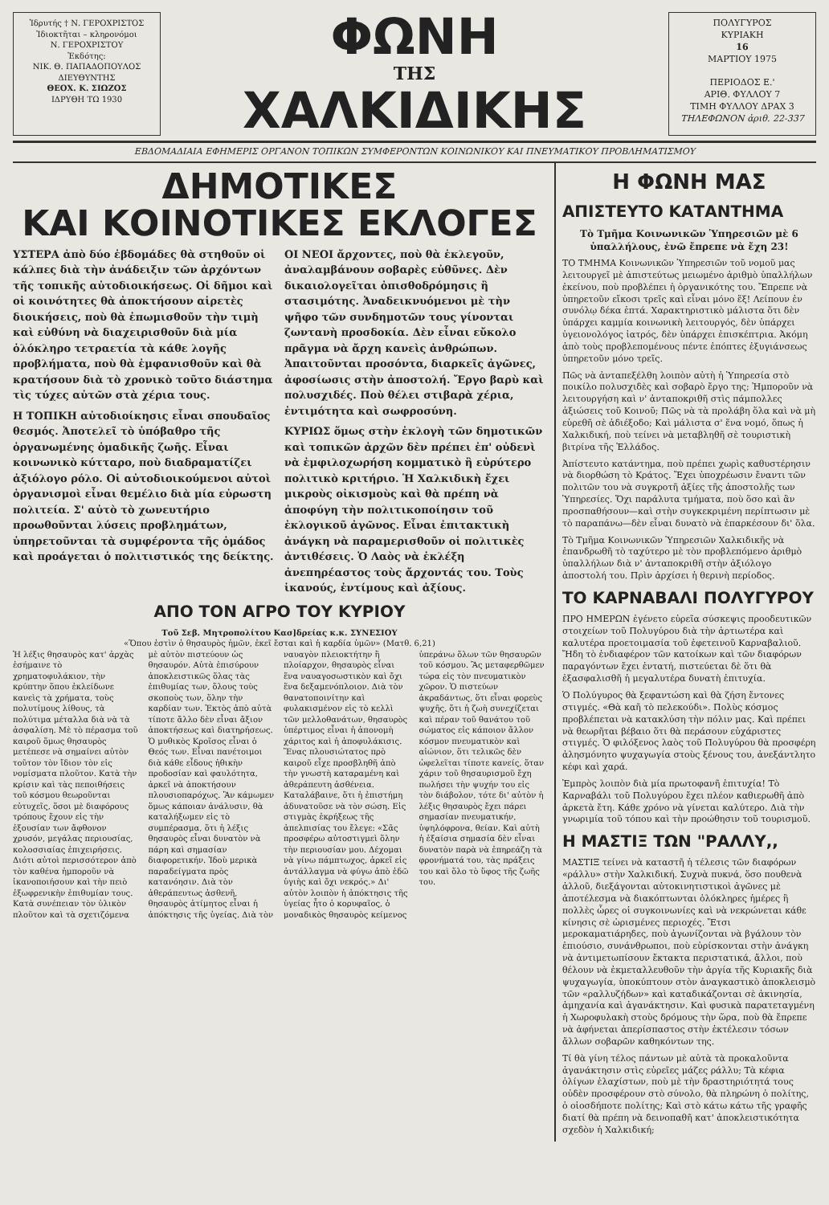Ἱδρυτής † Ν. ΓΕΡΟΧΡΙΣΤΟΣ
Ἰδιοκτῆται – κληρονόμοι
Ν. ΓΕΡΟΧΡΙΣΤΟΥ
Ἐκδότης:
ΝΙΚ. Θ. ΠΑΠΑΔΟΠΟΥΛΟΣ
ΔΙΕΥΘΥΝΤΗΣ
ΘΕΟΧ. Κ. ΣΙΩΖΟΣ
ΙΔΡΥΘΗ ΤΩ 1930
ΦΩΝΗ
ΤΗΣ
ΧΑΛΚΙΔΙΚΗΣ
ΠΟΛΥΓΥΡΟΣ
ΚΥΡΙΑΚΗ
16
ΜΑΡΤΙΟΥ 1975
ΠΕΡΙΟΔΟΣ Ε.'
ΑΡΙΘ. ΦΥΛΛΟΥ 7
ΤΙΜΗ ΦΥΛΛΟΥ ΔΡΑΧ 3
ΤΗΛΕΦΩΝΟΝ ἀριθ. 22-337
ΕΒΔΟΜΑΔΙΑΙΑ ΕΦΗΜΕΡΙΣ ΟΡΓΑΝΟΝ ΤΟΠΙΚΩΝ ΣΥΜΦΕΡΟΝΤΩΝ ΚΟΙΝΩΝΙΚΟΥ ΚΑΙ ΠΝΕΥΜΑΤΙΚΟΥ ΠΡΟΒΛΗΜΑΤΙΣΜΟΥ
ΔΗΜΟΤΙΚΕΣ
ΚΑΙ ΚΟΙΝΟΤΙΚΕΣ ΕΚΛΟΓΕΣ
ΥΣΤΕΡΑ ἀπὸ δύο ἑβδομάδες θὰ στηθοῦν οἱ κάλπες διὰ τὴν ἀνάδειξιν τῶν ἀρχόντων τῆς τοπικῆς αὐτοδιοικήσεως. Οἱ δῆμοι καὶ οἱ κοινότητες θὰ ἀποκτήσουν αἱρετὲς διοικήσεις, ποὺ θὰ ἐπωμισθοῦν τὴν τιμὴ καὶ εὐθύνη νὰ διαχειρισθοῦν διὰ μία ὁλόκληρο τετραετία τὰ κάθε λογῆς προβλήματα, ποὺ θὰ ἐμφανισθοῦν καὶ θὰ κρατήσουν διὰ τὸ χρονικὸ τοῦτο διάστημα τὶς τύχες αὐτῶν στὰ χέρια τους.
Η ΤΟΠΙΚΗ αὐτοδιοίκησις εἶναι σπουδαῖος θεσμός. Ἀποτελεῖ τὸ ὑπόβαθρο τῆς ὀργανωμένης ὁμαδικῆς ζωῆς. Εἶναι κοινωνικὸ κύτταρο, ποὺ διαδραματίζει ἀξιόλογο ρόλο. Οἱ αὐτοδιοικούμενοι αὐτοὶ ὀργανισμοὶ εἶναι θεμέλιο διὰ μία εὐρωστη πολιτεία. Σ' αὐτὸ τὸ χωνευτήριο προωθοῦνται λύσεις προβλημάτων, ὑπηρετοῦνται τὰ συμφέροντα τῆς ὁμάδος καὶ προάγεται ὁ πολιτιστικός της δείκτης.
ΟΙ ΝΕΟΙ ἄρχοντες, ποὺ θὰ ἐκλεγοῦν, ἀναλαμβάνουν σοβαρὲς εὐθῦνες. Δὲν δικαιολογεῖται ὀπισθοδρόμησις ἢ στασιμότης. Ἀναδεικνυόμενοι μὲ τὴν ψῆφο τῶν συνδημοτῶν τους γίνονται ζωντανὴ προσδοκία. Δὲν εἶναι εὔκολο πρᾶγμα νὰ ἄρχη κανεὶς ἀνθρώπων. Ἀπαιτοῦνται προσόντα, διαρκεῖς ἀγῶνες, ἀφοσίωσις στὴν ἀποστολή. Ἔργο βαρὺ καὶ πολυσχιδές. Ποὺ θέλει στιβαρὰ χέρια, ἐντιμότητα καὶ σωφροσύνη.
ΚΥΡΙΩΣ ὅμως στὴν ἐκλογὴ τῶν δημοτικῶν καὶ τοπικῶν ἀρχῶν δὲν πρέπει ἐπ' οὐδενὶ νὰ ἐμφιλοχωρήση κομματικὸ ἢ εὐρύτερο πολιτικὸ κριτήριο. Ἡ Χαλκιδικὴ ἔχει μικροὺς οἰκισμοὺς καὶ θὰ πρέπη νὰ ἀποφύγη τὴν πολιτικοποίησιν τοῦ ἐκλογικοῦ ἀγῶνος. Εἶναι ἐπιτακτικὴ ἀνάγκη νὰ παραμερισθοῦν οἱ πολιτικὲς ἀντιθέσεις. Ὁ Λαὸς νὰ ἐκλέξη ἀνεπηρέαστος τοὺς ἄρχοντάς του. Τοὺς ἱκανούς, ἐντίμους καὶ ἀξίους.
ΑΠΟ ΤΟΝ ΑΓΡΟ ΤΟΥ ΚΥΡΙΟΥ
Τοῦ Σεβ. Μητροπολίτου Κασ]δρείας κ.κ. ΣΥΝΕΣΙΟΥ
«Ὅπου ἐστὶν ὁ θησαυρὸς ἡμῶν, ἐκεῖ ἔσται καὶ ἡ καρδία ὑμῶν» (Ματθ. 6,21)
Ἡ λέξις θησαυρὸς κατ' ἀρχὰς ἐσήμαινε τὸ χρηματοφυλάκιον, τὴν κρύπτην ὅπου ἐκλείδωνε κανεὶς τὰ χρήματα, τοὺς πολυτίμους λίθους, τὰ πολύτιμα μέταλλα διὰ νὰ τὰ ἀσφαλίση. Μὲ τὸ πέρασμα τοῦ καιροῦ ὅμως θησαυρὸς μετέπεσε νὰ σημαίνει αὐτὸν τοῦτον τὸν ἴδιον τὸν εἰς νομίσματα πλοῦτον. Κατὰ τὴν κρίσιν καὶ τὰς πεποιθήσεις τοῦ κόσμου θεωροῦνται εὐτυχεῖς, ὅσοι μὲ διαφόρους τρόπους ἔχουν εἰς τὴν ἐξουσίαν των ἄφθονον χρυσόν, μεγάλας περιουσίας, κολοσσιαίας ἐπιχειρήσεις. Διότι αὐτοὶ περισσότερον ἀπὸ τὸν καθένα ἠμποροῦν νὰ ἱκανοποιήσουν καὶ τὴν πειὸ ἐξωφρενικὴν ἐπιθυμίαν τους. Κατὰ συνέπειαν τὸν ὑλικὸν πλοῦτον καὶ τὰ σχετιζόμενα μὲ αὐτὸν πιστεύουν ὡς θησαυρόν. Αὐτὰ ἐπισύρουν ἀποκλειστικῶς ὅλας τὰς ἐπιθυμίας των, ὅλους τοὺς σκοποὺς των, ὅλην τὴν καρδίαν των. Ἐκτὸς ἀπὸ αὐτὰ τίποτε ἄλλο δὲν εἶναι ἄξιον ἀποκτήσεως καὶ διατηρήσεως. Ὁ μυθικὸς Κροῖσος εἶναι ὁ Θεός των. Εἶναι πανέτοιμοι διὰ κάθε εἶδους ἠθικὴν προδοσίαν καὶ φαυλότητα, ἀρκεῖ νὰ ἀποκτήσουν πλουσιοπαρόχως. Ἂν κάμωμεν ὅμως κάποιαν ἀνάλυσιν, θὰ καταλήξωμεν εἰς τὸ συμπέρασμα, ὅτι ἡ λέξις θησαυρὸς εἶναι δυνατὸν νὰ πάρη καὶ σημασίαν διαφορετικήν. Ἰδοὺ μερικὰ παραδείγματα πρὸς κατανόησιν. Διὰ τὸν ἀθεράπευτως ἀσθενῆ, θησαυρὸς ἀτίμητος εἶναι ἡ ἀπόκτησις τῆς ὑγείας. Διὰ τὸν ναυαγὸν πλειοκτήτην ἢ πλοίαρχον, θησαυρὸς εἶναι ἕνα ναυαγοσωστικὸν καὶ ὄχι ἕνα δεξαμενόπλοιον. Διὰ τὸν θανατοποινίτην καὶ φυλακισμένον εἰς τὸ κελλὶ τῶν μελλοθανάτων, θησαυρὸς ὑπέρτιμος εἶναι ἡ ἀπονομὴ χάριτος καὶ ἡ ἀποφυλάκισις. Ἕνας πλουσιώτατος πρὸ καιροῦ εἶχε προσβληθῆ ἀπὸ τὴν γνωστὴ καταραμένη καὶ ἀθεράπευτη ἀσθένεια. Καταλάβαινε, ὅτι ἡ ἐπιστήμη ἀδυνατοῦσε νὰ τὸν σώση. Εἰς στιγμὰς ἐκρήξεως τῆς ἀπελπισίας του ἔλεγε: «Σᾶς προσφέρω αὐτοστιγμεὶ ὅλην τὴν περιουσίαν μου. Δέχομαι νὰ γίνω πάμπτωχος, ἀρκεῖ εἰς ἀντάλλαγμα νὰ φύγω ἀπὸ ἐδῶ ὑγιὴς καὶ ὄχι νεκρός.» Δι' αὐτὸν λοιπὸν ἡ ἀπόκτησις τῆς ὑγείας ἦτο ὁ κορυφαῖος, ὁ μοναδικὸς θησαυρὸς κείμενος ὑπεράνω ὅλων τῶν θησαυρῶν τοῦ κόσμου. Ἂς μεταφερθῶμεν τώρα εἰς τὸν πνευματικὸν χῶρον. Ὁ πιστεύων ἀκραδάντως, ὅτι εἶναι φορεὺς ψυχῆς, ὅτι ἡ ζωὴ συνεχίζεται καὶ πέραν τοῦ θανάτου τοῦ σώματος εἰς κάποιον ἄλλον κόσμον πνευματικὸν καὶ αἰώνιον, ὅτι τελικῶς δὲν ὠφελεῖται τίποτε κανείς, ὅταν χάριν τοῦ θησαυρισμοῦ ἔχη πωλήσει τὴν ψυχήν του εἰς τὸν διάβολον, τότε δι' αὐτὸν ἡ λέξις θησαυρὸς ἔχει πάρει σημασίαν πνευματικήν, ὑψηλόφρονα, θείαν. Καὶ αὐτὴ ἡ ἐξαίσια σημασία δὲν εἶναι δυνατὸν παρὰ νὰ ἐπηρεάζη τὰ φρονήματά του, τὰς πράξεις του καὶ ὅλο τὸ ὕφος τῆς ζωῆς του.
Η ΦΩΝΗ ΜΑΣ
ΑΠΙΣΤΕΥΤΟ ΚΑΤΑΝΤΗΜΑ
Τὸ Τμῆμα Κοινωνικῶν Ὑπηρεσιῶν μὲ 6 ὑπαλλήλους, ἐνῶ ἔπρεπε νὰ ἔχη 23!
ΤΟ ΤΜΗΜΑ Κοινωνικῶν Ὑπηρεσιῶν τοῦ νομοῦ μας λειτουργεῖ μὲ ἀπιστεύτως μειωμένο ἀριθμὸ ὑπαλλήλων ἐκείνου, ποὺ προβλέπει ἡ ὀργανικότης του. Ἔπρεπε νὰ ὑπηρετοῦν εἴκοσι τρεῖς καὶ εἶναι μόνο ἕξ! Λείπουν ἐν συνόλῳ δέκα ἑπτά. Χαρακτηριστικὸ μάλιστα ὅτι δὲν ὑπάρχει καμμία κοινωνικὴ λειτουργός, δὲν ὑπάρχει ὑγειονολόγος ἰατρός, δὲν ὑπάρχει ἐπισκέπτρια. Ἀκόμη ἀπὸ τοὺς προβλεπομένους πέντε ἐπόπτες ἐξυγιάνσεως ὑπηρετοῦν μόνο τρεῖς.
Πῶς νὰ ἀνταπεξέλθη λοιπὸν αὐτὴ ἡ Ὑπηρεσία στὸ ποικίλο πολυσχιδὲς καὶ σοβαρὸ ἔργο της; Ἠμποροῦν νὰ λειτουργήση καὶ ν' ἀνταποκριθῆ στὶς πάμπολλες ἀξιώσεις τοῦ Κοινοῦ; Πῶς νὰ τὰ προλάβη ὅλα καὶ νὰ μὴ εὑρεθῆ σὲ ἀδιέξοδο; Καὶ μάλιστα σ' ἕνα νομό, ὅπως ἡ Χαλκιδική, ποὺ τείνει νὰ μεταβληθῆ σὲ τουριστικὴ βιτρίνα τῆς Ἑλλάδος.
Ἀπίστευτο κατάντημα, ποὺ πρέπει χωρὶς καθυστέρησιν νὰ διορθώση τὸ Κράτος. Ἔχει ὑποχρέωσιν ἔναντι τῶν πολιτῶν του νὰ συγκροτῆ ἀξίες τῆς ἀποστολῆς των Ὑπηρεσίες. Ὄχι παράλυτα τμήματα, ποὺ ὅσο καὶ ἂν προσπαθήσουν—καὶ στὴν συγκεκριμένη περίπτωσιν μὲ τὸ παραπάνω—δὲν εἶναι δυνατὸ νὰ ἐπαρκέσουν δι' ὅλα.
Τὸ Τμῆμα Κοινωνικῶν Ὑπηρεσιῶν Χαλκιδικῆς νὰ ἐπανδρωθῆ τὸ ταχύτερο μὲ τὸν προβλεπόμενο ἀριθμὸ ὑπαλλήλων διὰ ν' ἀνταποκριθῆ στὴν ἀξιόλογο ἀποστολή του. Πρὶν ἀρχίσει ἡ θερινὴ περίοδος.
ΤΟ ΚΑΡΝΑΒΑΛΙ ΠΟΛΥΓΥΡΟΥ
ΠΡΟ ΗΜΕΡΩΝ ἐγένετο εὐρεῖα σύσκεψις προοδευτικῶν στοιχείων τοῦ Πολυγύρου διὰ τὴν ἀρτιωτέρα καὶ καλυτέρα προετοιμασία τοῦ ἐφετεινοῦ Καρναβαλιοῦ. Ἤδη τὸ ἐνδιαφέρον τῶν κατοίκων καὶ τῶν διαφόρων παραγόντων ἔχει ἐντατή, πιστεύεται δὲ ὅτι θὰ ἐξασφαλισθῆ ἡ μεγαλυτέρα δυνατὴ ἐπιτυχία.
Ὁ Πολύγυρος θὰ ξεφαντώση καὶ θὰ ζήση ἔντονες στιγμές. «Θὰ καῆ τὸ πελεκούδι». Πολὺς κόσμος προβλέπεται νὰ κατακλύση τὴν πόλιν μας. Καὶ πρέπει νὰ θεωρῆται βέβαιο ὅτι θὰ περάσουν εὐχάριστες στιγμές. Ὁ φιλόξενος λαὸς τοῦ Πολυγύρου θὰ προσφέρη ἀλησμόνητο ψυχαγωγία στοὺς ξένους του, ἀνεξάντλητο κέφι καὶ χαρά.
Ἐμπρὸς λοιπὸν διὰ μία πρωτοφανῆ ἐπιτυχία! Τὸ Καρναβάλι τοῦ Πολυγύρου ἔχει πλέον καθιερωθῆ ἀπὸ ἀρκετὰ ἔτη. Κάθε χρόνο νὰ γίνεται καλύτερο. Διὰ τὴν γνωριμία τοῦ τόπου καὶ τὴν προώθησιν τοῦ τουρισμοῦ.
Η ΜΑΣΤΙΞ ΤΩΝ "ΡΑΛΛΥ,,
ΜΑΣΤΙΞ τείνει νὰ καταστῆ ἡ τέλεσις τῶν διαφόρων «ράλλυ» στὴν Χαλκιδική. Συχνὰ πυκνά, ὅσο πουθενὰ ἀλλοῦ, διεξάγονται αὐτοκινητιστικοὶ ἀγῶνες μὲ ἀποτέλεσμα νὰ διακόπτωνται ὁλόκληρες ἡμέρες ἢ πολλὲς ὧρες οἱ συγκοινωνίες καὶ νὰ νεκρώνεται κάθε κίνησις σὲ ὡρισμένες περιοχές. Ἔτσι μεροκαματιάρηδες, ποὺ ἀγωνίζονται νὰ βγάλουν τὸν ἐπιούσιο, συνάνθρωποι, ποὺ εὑρίσκονται στὴν ἀνάγκη νὰ ἀντιμετωπίσουν ἔκτακτα περιστατικά, ἄλλοι, ποὺ θέλουν νὰ ἐκμεταλλευθοῦν τὴν ἀργία τῆς Κυριακῆς διὰ ψυχαγωγία, ὑποκύπτουν στὸν ἀναγκαστικὸ ἀποκλεισμὸ τῶν «ραλλυζήδων» καὶ καταδικάζονται σὲ ἀκινησία, ἀμηχανία καὶ ἀγανάκτησιν. Καὶ φυσικὰ παρατεταγμένη ἡ Χωροφυλακὴ στοὺς δρόμους τὴν ὥρα, ποὺ θὰ ἔπρεπε νὰ ἀφήνεται ἀπερίσπαστος στὴν ἐκτέλεσιν τόσων ἄλλων σοβαρῶν καθηκόντων της.
Τί θὰ γίνη τέλος πάντων μὲ αὐτὰ τὰ προκαλοῦντα ἀγανάκτησιν στὶς εὐρεῖες μάζες ράλλυ; Τὰ κέφια ὀλίγων ἐλαχίστων, ποὺ μὲ τὴν δραστηριότητά τους οὐδὲν προσφέρουν στὸ σύνολο, θὰ πληρώνη ὁ πολίτης, ὁ οἱοσδήποτε πολίτης; Καὶ στὸ κάτω κάτω τῆς γραφῆς διατί θὰ πρέπη νὰ δεινοπαθῆ κατ' ἀποκλειστικότητα σχεδὸν ἡ Χαλκιδική;